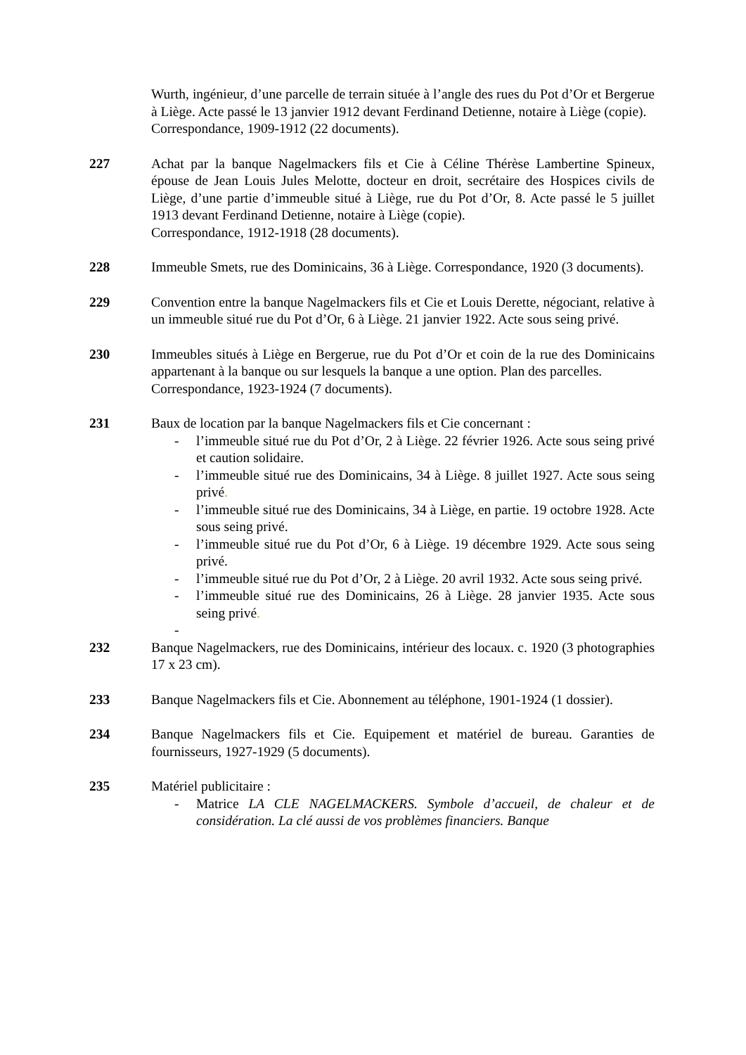Wurth, ingénieur, d’une parcelle de terrain située à l’angle des rues du Pot d’Or et Bergerue à Liège. Acte passé le 13 janvier 1912 devant Ferdinand Detienne, notaire à Liège (copie).
Correspondance, 1909-1912 (22 documents).
227 Achat par la banque Nagelmackers fils et Cie à Céline Thérèse Lambertine Spineux, épouse de Jean Louis Jules Melotte, docteur en droit, secrétaire des Hospices civils de Liège, d’une partie d’immeuble situé à Liège, rue du Pot d’Or, 8. Acte passé le 5 juillet 1913 devant Ferdinand Detienne, notaire à Liège (copie).
Correspondance, 1912-1918 (28 documents).
228 Immeuble Smets, rue des Dominicains, 36 à Liège. Correspondance, 1920 (3 documents).
229 Convention entre la banque Nagelmackers fils et Cie et Louis Derette, négociant, relative à un immeuble situé rue du Pot d’Or, 6 à Liège. 21 janvier 1922. Acte sous seing privé.
230 Immeubles situés à Liège en Bergerue, rue du Pot d’Or et coin de la rue des Dominicains appartenant à la banque ou sur lesquels la banque a une option. Plan des parcelles.
Correspondance, 1923-1924 (7 documents).
231 Baux de location par la banque Nagelmackers fils et Cie concernant :
- l’immeuble situé rue du Pot d’Or, 2 à Liège. 22 février 1926. Acte sous seing privé et caution solidaire.
- l’immeuble situé rue des Dominicains, 34 à Liège. 8 juillet 1927. Acte sous seing privé.
- l’immeuble situé rue des Dominicains, 34 à Liège, en partie. 19 octobre 1928. Acte sous seing privé.
- l’immeuble situé rue du Pot d’Or, 6 à Liège. 19 décembre 1929. Acte sous seing privé.
- l’immeuble situé rue du Pot d’Or, 2 à Liège. 20 avril 1932. Acte sous seing privé.
- l’immeuble situé rue des Dominicains, 26 à Liège. 28 janvier 1935. Acte sous seing privé.
-
232 Banque Nagelmackers, rue des Dominicains, intérieur des locaux. c. 1920 (3 photographies 17 x 23 cm).
233 Banque Nagelmackers fils et Cie. Abonnement au téléphone, 1901-1924 (1 dossier).
234 Banque Nagelmackers fils et Cie. Equipement et matériel de bureau. Garanties de fournisseurs, 1927-1929 (5 documents).
235 Matériel publicitaire :
- Matrice LA CLE NAGELMACKERS. Symbole d’accueil, de chaleur et de considération. La clé aussi de vos problèmes financiers. Banque